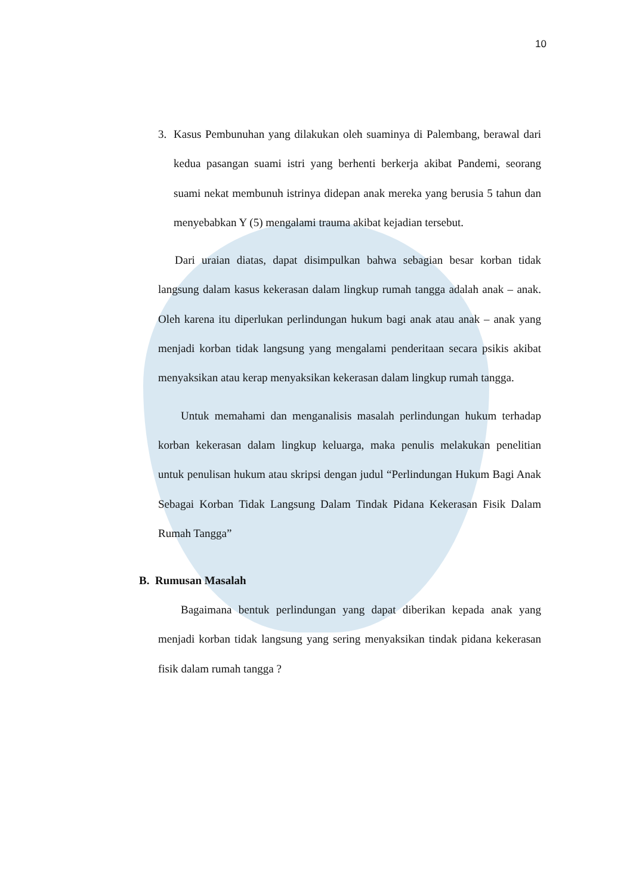10
3. Kasus Pembunuhan yang dilakukan oleh suaminya di Palembang, berawal dari kedua pasangan suami istri yang berhenti berkerja akibat Pandemi, seorang suami nekat membunuh istrinya didepan anak mereka yang berusia 5 tahun dan menyebabkan Y (5) mengalami trauma akibat kejadian tersebut.
Dari uraian diatas, dapat disimpulkan bahwa sebagian besar korban tidak langsung dalam kasus kekerasan dalam lingkup rumah tangga adalah anak – anak. Oleh karena itu diperlukan perlindungan hukum bagi anak atau anak – anak yang menjadi korban tidak langsung yang mengalami penderitaan secara psikis akibat menyaksikan atau kerap menyaksikan kekerasan dalam lingkup rumah tangga.
Untuk memahami dan menganalisis masalah perlindungan hukum terhadap korban kekerasan dalam lingkup keluarga, maka penulis melakukan penelitian untuk penulisan hukum atau skripsi dengan judul “Perlindungan Hukum Bagi Anak Sebagai Korban Tidak Langsung Dalam Tindak Pidana Kekerasan Fisik Dalam Rumah Tangga”
B. Rumusan Masalah
Bagaimana bentuk perlindungan yang dapat diberikan kepada anak yang menjadi korban tidak langsung yang sering menyaksikan tindak pidana kekerasan fisik dalam rumah tangga ?